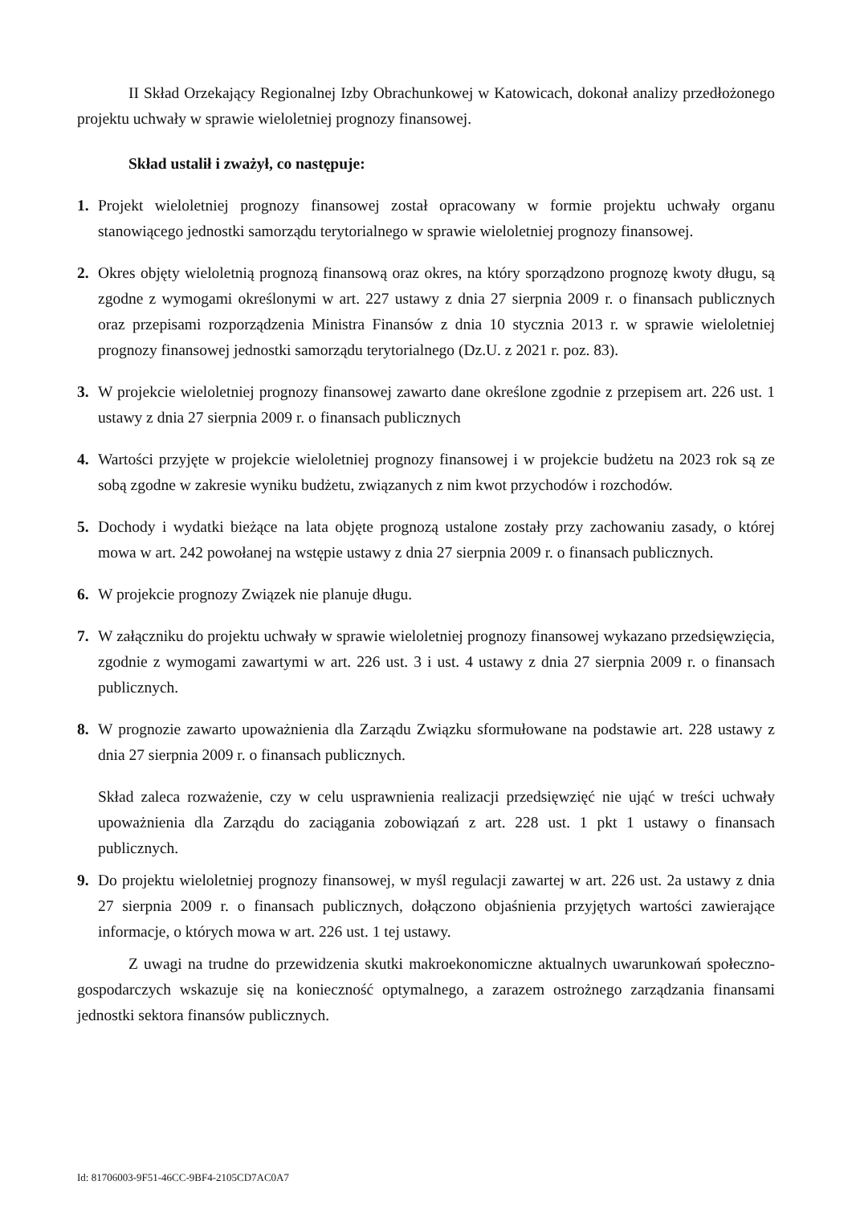II Skład Orzekający Regionalnej Izby Obrachunkowej w Katowicach, dokonał analizy przedłożonego projektu uchwały w sprawie wieloletniej prognozy finansowej.
Skład ustalił i zważył, co następuje:
1. Projekt wieloletniej prognozy finansowej został opracowany w formie projektu uchwały organu stanowiącego jednostki samorządu terytorialnego w sprawie wieloletniej prognozy finansowej.
2. Okres objęty wieloletnią prognozą finansową oraz okres, na który sporządzono prognozę kwoty długu, są zgodne z wymogami określonymi w art. 227 ustawy z dnia 27 sierpnia 2009 r. o finansach publicznych oraz przepisami rozporządzenia Ministra Finansów z dnia 10 stycznia 2013 r. w sprawie wieloletniej prognozy finansowej jednostki samorządu terytorialnego (Dz.U. z 2021 r. poz. 83).
3. W projekcie wieloletniej prognozy finansowej zawarto dane określone zgodnie z przepisem art. 226 ust. 1 ustawy z dnia 27 sierpnia 2009 r. o finansach publicznych
4. Wartości przyjęte w projekcie wieloletniej prognozy finansowej i w projekcie budżetu na 2023 rok są ze sobą zgodne w zakresie wyniku budżetu, związanych z nim kwot przychodów i rozchodów.
5. Dochody i wydatki bieżące na lata objęte prognozą ustalone zostały przy zachowaniu zasady, o której mowa w art. 242 powołanej na wstępie ustawy z dnia 27 sierpnia 2009 r. o finansach publicznych.
6. W projekcie prognozy Związek nie planuje długu.
7. W załączniku do projektu uchwały w sprawie wieloletniej prognozy finansowej wykazano przedsięwzięcia, zgodnie z wymogami zawartymi w art. 226 ust. 3 i ust. 4 ustawy z dnia 27 sierpnia 2009 r. o finansach publicznych.
8. W prognozie zawarto upoważnienia dla Zarządu Związku sformułowane na podstawie art. 228 ustawy z dnia 27 sierpnia 2009 r. o finansach publicznych.
Skład zaleca rozważenie, czy w celu usprawnienia realizacji przedsięwzięć nie ująć w treści uchwały upoważnienia dla Zarządu do zaciągania zobowiązań z art. 228 ust. 1 pkt 1 ustawy o finansach publicznych.
9. Do projektu wieloletniej prognozy finansowej, w myśl regulacji zawartej w art. 226 ust. 2a ustawy z dnia 27 sierpnia 2009 r. o finansach publicznych, dołączono objaśnienia przyjętych wartości zawierające informacje, o których mowa w art. 226 ust. 1 tej ustawy.
Z uwagi na trudne do przewidzenia skutki makroekonomiczne aktualnych uwarunkowań społeczno-gospodarczych wskazuje się na konieczność optymalnego, a zarazem ostrożnego zarządzania finansami jednostki sektora finansów publicznych.
Id: 81706003-9F51-46CC-9BF4-2105CD7AC0A7